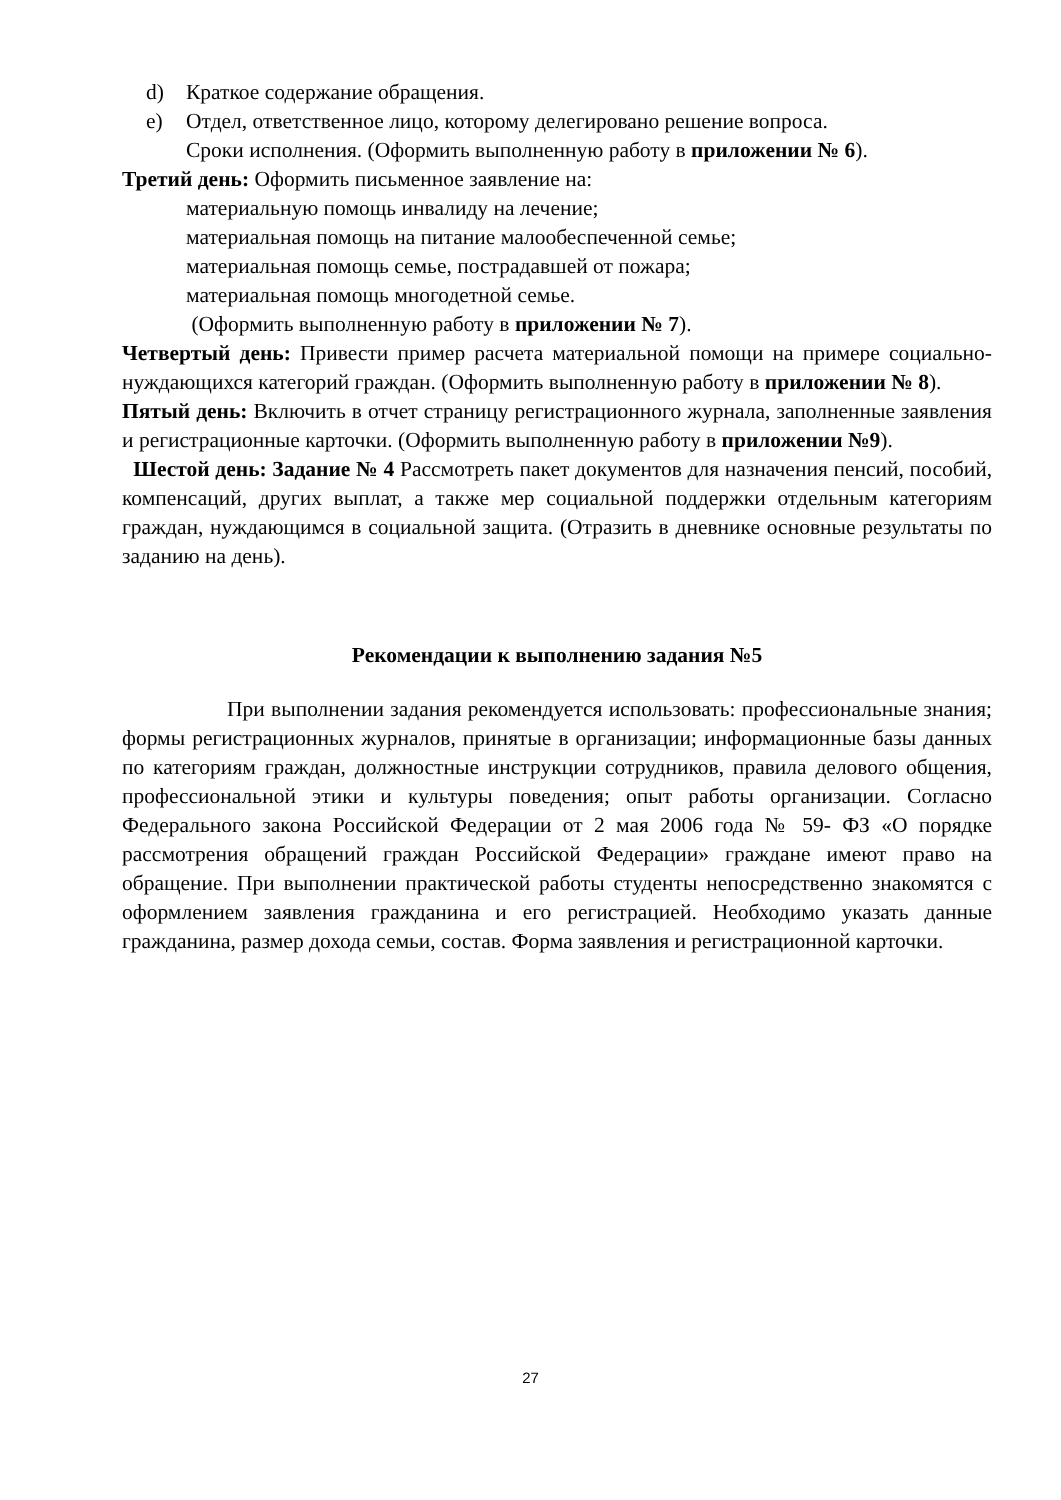d) Краткое содержание обращения.
e) Отдел, ответственное лицо, которому делегировано решение вопроса.
Сроки исполнения. (Оформить выполненную работу в приложении № 6).
Третий день: Оформить письменное заявление на:
материальную помощь инвалиду на лечение;
материальная помощь на питание малообеспеченной семье;
материальная помощь семье, пострадавшей от пожара;
материальная помощь многодетной семье.
(Оформить выполненную работу в приложении № 7).
Четвертый день: Привести пример расчета материальной помощи на примере социально-нуждающихся категорий граждан. (Оформить выполненную работу в приложении № 8).
Пятый день: Включить в отчет страницу регистрационного журнала, заполненные заявления и регистрационные карточки. (Оформить выполненную работу в приложении №9).
Шестой день: Задание № 4 Рассмотреть пакет документов для назначения пенсий, пособий, компенсаций, других выплат, а также мер социальной поддержки отдельным категориям граждан, нуждающимся в социальной защита. (Отразить в дневнике основные результаты по заданию на день).
Рекомендации к выполнению задания №5
При выполнении задания рекомендуется использовать: профессиональные знания; формы регистрационных журналов, принятые в организации; информационные базы данных по категориям граждан, должностные инструкции сотрудников, правила делового общения, профессиональной этики и культуры поведения; опыт работы организации. Согласно Федерального закона Российской Федерации от 2 мая 2006 года № 59- ФЗ «О порядке рассмотрения обращений граждан Российской Федерации» граждане имеют право на обращение. При выполнении практической работы студенты непосредственно знакомятся с оформлением заявления гражданина и его регистрацией. Необходимо указать данные гражданина, размер дохода семьи, состав. Форма заявления и регистрационной карточки.
27